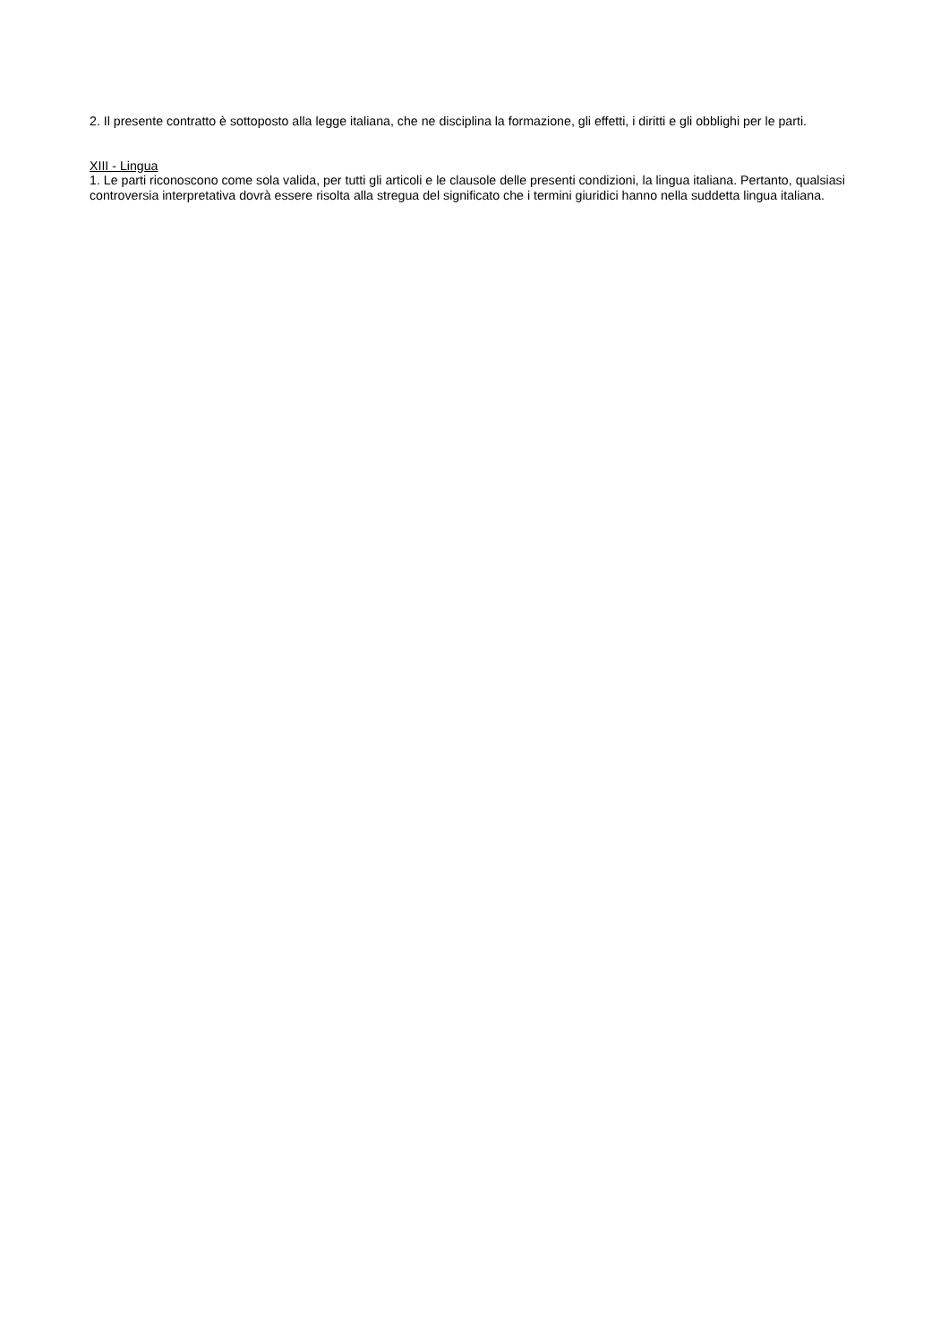2. Il presente contratto è sottoposto alla legge italiana, che ne disciplina la formazione, gli effetti, i diritti e gli obblighi per le parti.
XIII - Lingua
1. Le parti riconoscono come sola valida, per tutti gli articoli e le clausole delle presenti condizioni, la lingua italiana. Pertanto, qualsiasi controversia interpretativa dovrà essere risolta alla stregua del significato che i termini giuridici hanno nella suddetta lingua italiana.